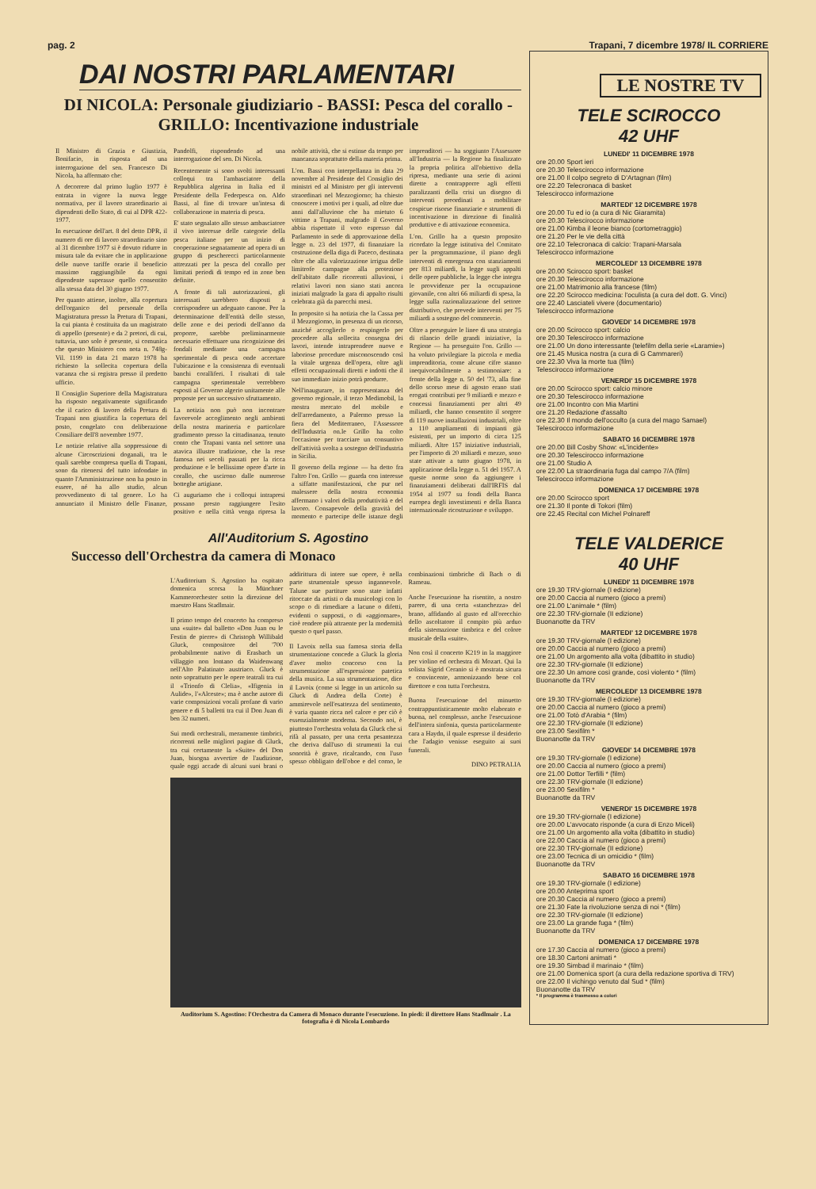pag. 2 Trapani, 7 dicembre 1978/ IL CORRIERE
DAI NOSTRI PARLAMENTARI
DI NICOLA: Personale giudiziario - BASSI: Pesca del corallo - GRILLO: Incentivazione industriale
Il Ministro di Grazia e Giustizia, Bonifacio, in risposta ad una interrogazione del sen. Francesco Di Nicola, ha affermato che:
A decorrere dal primo luglio 1977 è entrata in vigore la nuova legge normativa, per il lavoro straordinario ai dipendenti dello Stato, di cui al DPR 422-1977.
In esecuzione dell'art. 8 del detto DPR, il numero di ore di lavoro straordinario sino al 31 dicembre 1977 si è dovuto ridurre in misura tale da evitare che in applicazione delle nuove tariffe orarie il beneficio massimo raggiungibile da ogni dipendente superasse quello consentito alla stessa data del 30 giugno 1977.
Per quanto attiene, inoltre, alla copertura dell'organico del personale della Magistratura presso la Pretura di Trapani, la cui pianta è costituita da un magistrato di appello (presente) e da 2 pretori, di cui, tuttavia, uno solo è presente, si comunica che questo Ministero con nota n. 748g-Vil. 1199 in data 21 marzo 1978 ha richiesto la sollecita copertura della vacanza che si registra presso il predetto ufficio.
Il Consiglio Superiore della Magistratura ha risposto negativamente significando che il carico di lavoro della Pretura di Trapani non giustifica la copertura del posto, congelato con deliberazione Consiliare dell'8 novembre 1977.
Le notizie relative alla soppressione di alcune Circoscrizioni doganali, tra le quali sarebbe compresa quella di Trapani, sono da ritenersi del tutto infondate in quanto l'Amministrazione non ha posto in essere, né ha allo studio, alcun provvedimento di tal genere. Lo ha annunciato il Ministro delle Finanze, Pandolfi, rispondendo ad una interrogazione del sen. Di Nicola.
Recentemente si sono svolti interessanti colloqui tra l'ambasciatore della Repubblica algerina in Italia ed il Presidente della Federpesca on. Aldo Bassi, al fine di trovare un'intesa di collaborazione in materia di pesca.
E' stato segnalato allo stesso ambasciatore il vivo interesse delle categorie della pesca italiane per un inizio di cooperazione segnatamente ad opera di un gruppo di pescherecci particolarmente attrezzati per la pesca del corallo per limitati periodi di tempo ed in zone ben definite.
A fronte di tali autorizzazioni, gli interessati sarebbero disposti a corrispondere un adeguato canone. Per la determinazione dell'entità dello stesso, delle zone e dei periodi dell'anno da proporre, sarebbe preliminarmente necessario effettuare una ricognizione dei fondali mediante una campagna sperimentale di pesca onde accertare l'ubicazione e la consistenza di eventuali banchi coralliferi. I risultati di tale campagna sperimentale verrebbero esposti al Governo algerio unitamente alle proposte per un successivo sfruttamento.
La notizia non può non incontrare favorevole accoglimento negli ambienti della nostra marineria e particolare gradimento presso la cittadinanza, tenuto conto che Trapani vanta nel settore una atavica illustre tradizione, che la rese famosa nei secoli passati per la ricca produzione e le bellissime opere d'arte in corallo, che uscirono dalle numerose botteghe artigiane.
Ci auguriamo che i colloqui intrapresi possano presto raggiungere l'esito positivo e nella città venga ripresa la nobile attività, che si estinse da tempo per mancanza soprattutto della materia prima.
L'on. Bassi con interpellanza in data 29 novembre al Presidente del Consiglio dei ministri ed al Ministro per gli interventi straordinari nel Mezzogiorno; ha chiesto conoscere i motivi per i quali, ad oltre due anni dall'alluvione che ha mietuto 6 vittime a Trapani, malgrado il Governo abbia rispettato il voto espresso dal Parlamento in sede di approvazione della legge n. 23 del 1977, di finanziare la costruzione della diga di Paceco, destinata oltre che alla valorizzazione irrigua delle limitrofe campagne alla protezione dell'abitato dalle ricorrenti alluvioni, i relativi lavori non siano stati ancora iniziati malgrado la gara di appalto risulti celebrata già da parecchi mesi.
In proposito si ha notizia che la Cassa per il Mezzogiorno, in presenza di un ricorso, anziché accoglierlo o respingerlo per procedere alla sollecita consegna dei lavori, intende intraprendere nuove e laboriose procedure misconoscendo così la vitale urgenza dell'opera, oltre agli effetti occupazionali diretti e indotti che il suo immediato inizio potrà produrre.
Nell'inaugurare, in rappresentanza del governo regionale, il terzo Medimobil, la mostra mercato del mobile e dell'arredamento, a Palermo presso la fiera del Mediterraneo, l'Assessore dell'Industria on.le Grillo ha colto l'occasione per tracciare un consuntivo dell'attività svolta a sostegno dell'industria in Sicilia.
Il governo della regione — ha detto fra l'altro l'on. Grillo — guarda con interesse a siffatte manifestazioni, che pur nel malessere della nostra economia affermano i valori della produttività e del lavoro. Consapevole della gravità del momento e partecipe delle istanze degli imprenditori — ha soggiunto l'Assessore all'Industria — la Regione ha finalizzato la propria politica all'obiettivo della ripresa, mediante una serie di azioni dirette a contrapporre agli effetti paralizzanti della crisi un disegno di interventi preordinati a mobilitare cospicue risorse finanziarie e strumenti di incentivazione in direzione di finalità produttive e di attivazione economica.
L'on. Grillo ha a questo proposito ricordato la legge istitutiva del Comitato per la programmazione, il piano degli interventi di emergenza con stanziamenti per 813 miliardi, la legge sugli appalti delle opere pubbliche, la legge che integra le provvidenze per la occupazione giovanile, con altri 66 miliardi di spesa, la legge sulla razionalizzazione del settore distributivo, che prevede interventi per 75 miliardi a sostegno del commercio.
Oltre a perseguire le linee di una strategia di rilancio delle grandi iniziative, la Regione — ha proseguito l'on. Grillo — ha voluto privilegiare la piccola e media imprenditoria, come alcune cifre stanno inequivocabilmente a testimoniare: a fronte della legge n. 50 del '73, alla fine dello scorso mese di agosto erano stati erogati contributi per 9 miliardi e mezzo e concessi finanziamenti per altri 49 miliardi, che hanno consentito il sorgere di 119 nuove installazioni industriali, oltre a 110 ampliamenti di impianti già esistenti, per un importo di circa 125 miliardi. Altre 157 iniziative industriali, per l'importo di 20 miliardi e mezzo, sono state attivate a tutto giugno 1978, in applicazione della legge n. 51 del 1957. A queste norme sono da aggiungere i finanziamenti deliberati dall'IRFIS dal 1954 al 1977 su fondi della Banca europea degli investimenti e della Banca internazionale ricostruzione e sviluppo.
All'Auditorium S. Agostino
Successo dell'Orchestra da camera di Monaco
L'Auditorium S. Agostino ha ospitato domenica scorsa la Münchner Kammerorchester sotto la direzione del maestro Hans Stadlmair.
Il primo tempo del concerto ha compreso una «suite» dal balletto «Don Juan ou le Festin de pierre» di Christoph Willibald Gluck, compositore del '700 probabilmente nativo di Erasbach un villaggio non lontano da Waidenwang nell'Alto Palatinato austriaco. Gluck è noto soprattutto per le opere teatrali tra cui il «Trionfo di Clelia», «Ifigenia in Aulide», l'«Alceste»; ma è anche autore di varie composizioni vocali profane di vario genere e di 5 balletti tra cui il Don Juan di ben 32 numeri.
Sui modi orchestrali, meramente timbrici, ricorrenti nelle migliori pagine di Gluck, tra cui certamente la «Suite» del Don Juan, bisogna avvertire de l'audizione, quale oggi accade di alcuni suoi brani o addirittura di intere sue opere, è nella parte strumentale spesso ingannevole. Talune sue partiture sono state infatti ritoccate da artisti o da musicologi con lo scopo o di rimediare a lacune o difetti, evidenti o supposti, o di «aggiornare», cioè rendere più attraente per la modernità questo o quel passo.
Il Lavoix nella sua famosa storia della strumentazione concede a Gluck la gloria d'aver molto concorso con la strumentazione all'espressione patetica della musica. La sua strumentazione, dice il Lavoix (come si legge in un articolo su Gluck di Andrea della Corte) è ammirevole nell'esattezza del sentimento, è varia quanto ricca nel calore e per ciò è essenzialmente moderna. Secondo noi, è piuttosto l'orchestra voluta da Gluck che si rifà al passato, per una certa pesantezza che deriva dall'uso di strumenti la cui sonorità è grave, ricalcando, con l'uso spesso obbligato dell'oboe e del corno, le combinazioni timbriche di Bach o di Rameau.
Anche l'esecuzione ha risentito, a nostro parere, di una certa «stanchezza» del brano, affidando al gusto ed all'orecchio dello ascoltatore il compito più arduo della sistemazione timbrica e del colore musicale della «suite».
Non così il concerto K219 in la maggiore per violino ed orchestra di Mozart. Qui la solista Sigrid Ceranio si è mostrata sicura e convincente, armonizzando bene col direttore e con tutta l'orchestra.
Buona l'esecuzione del minuetto contrappuntisticamente molto elaborato e buona, nel complesso, anche l'esecuzione dell'intera sinfonia, questa particolarmente cara a Haydn, il quale espresse il desiderio che l'adagio venisse eseguito ai suoi funerali.
DINO PETRALIA
Auditorium S. Agostino: l'Orchestra da Camera di Monaco durante l'esecuzione. In piedi: il direttore Hans Stadlmair . La fotografia è di Nicola Lombardo
LE NOSTRE TV
TELE SCIROCCO
42 UHF
LUNEDI' 11 DICEMBRE 1978
ore 20.00 Sport ieri
ore 20.30 Telescirocco informazione
ore 21.00 Il colpo segreto di D'Artagnan (film)
ore 22.20 Telecronaca di basket
Telescirocco informazione
MARTEDI' 12 DICEMBRE 1978
ore 20.00 Tu ed io (a cura di Nic Giaramita)
ore 20.30 Telescirocco informazione
ore 21.00 Kimba il leone bianco (cortometraggio)
ore 21.20 Per le vie della città
ore 22.10 Telecronaca di calcio: Trapani-Marsala
Telescirocco informazione
MERCOLEDI' 13 DICEMBRE 1978
ore 20.00 Scirocco sport: basket
ore 20.30 Telescirocco informazione
ore 21.00 Matrimonio alla francese (film)
ore 22.20 Scirocco medicina: l'oculista (a cura del dott. G. Vinci)
ore 22.40 Lasciateli vivere (documentario)
Telescirocco informazione
GIOVEDI' 14 DICEMBRE 1978
ore 20.00 Scirocco sport: calcio
ore 20.30 Telescirocco informazione
ore 21.00 Un dono interessante (telefilm della serie «Laramie»)
ore 21.45 Musica nostra (a cura di G Cammareri)
ore 22.30 Viva la morte tua (film)
Telescirocco informazione
VENERDI' 15 DICEMBRE 1978
ore 20.00 Scirocco sport: calcio minore
ore 20.30 Telescirocco informazione
ore 21.00 Incontro con Mia Martini
ore 21.20 Redazione d'assalto
ore 22.30 Il mondo dell'occulto (a cura del mago Samael)
Telescirocco informazione
SABATO 16 DICEMBRE 1978
ore 20.00 Bill Cosby Show: «L'incidente»
ore 20.30 Telescirocco informazione
ore 21.00 Studio A
ore 22.00 La straordinaria fuga dal campo 7/A (film)
Telescirocco informazione
DOMENICA 17 DICEMBRE 1978
ore 20.00 Scirocco sport
ore 21.30 Il ponte di Tokori (film)
ore 22.45 Recital con Michel Polnareff
TELE VALDERICE
40 UHF
LUNEDI' 11 DICEMBRE 1978
ore 19.30 TRV-giornale (I edizione)
ore 20.00 Caccia al numero (gioco a premi)
ore 21.00 L'animale * (film)
ore 22.30 TRV-giornale (II edizione)
Buonanotte da TRV
MARTEDI' 12 DICEMBRE 1978
ore 19.30 TRV-giornale (I edizione)
ore 20.00 Caccia al numero (gioco a premi)
ore 21.00 Un argomento alla volta (dibattito in studio)
ore 22.30 TRV-giornale (II edizione)
ore 22.30 Un amore così grande, così violento * (film)
Buonanotte da TRV
MERCOLEDI' 13 DICEMBRE 1978
ore 19.30 TRV-giornale (I edizione)
ore 20.00 Caccia al numero (gioco a premi)
ore 21.00 Totò d'Arabia * (film)
ore 22.30 TRV-giornale (II edizione)
ore 23.00 Sexifilm *
Buonanotte da TRV
GIOVEDI' 14 DICEMBRE 1978
ore 19.30 TRV-giornale (I edizione)
ore 20.00 Caccia al numero (gioco a premi)
ore 21.00 Dottor Terfilli * (film)
ore 22.30 TRV-giornale (II edizione)
ore 23.00 Sexifilm *
Buonanotte da TRV
VENERDI' 15 DICEMBRE 1978
ore 19.30 TRV-giornale (I edizione)
ore 20.00 L'avvocato risponde (a cura di Enzo Miceli)
ore 21.00 Un argomento alla volta (dibattito in studio)
ore 22.00 Caccia al numero (gioco a premi)
ore 22.30 TRV-giornale (II edizione)
ore 23.00 Tecnica di un omicidio * (film)
Buonanotte da TRV
SABATO 16 DICEMBRE 1978
ore 19.30 TRV-giornale (I edizione)
ore 20.00 Anteprima sport
ore 20.30 Caccia al numero (gioco a premi)
ore 21.30 Fate la rivoluzione senza di noi * (film)
ore 22.30 TRV-giornale (II edizione)
ore 23.00 La grande fuga * (film)
Buonanotte da TRV
DOMENICA 17 DICEMBRE 1978
ore 17.30 Caccia al numero (gioco a premi)
ore 18.30 Cartoni animati *
ore 19.30 Simbad il marinaio * (film)
ore 21.00 Domenica sport (a cura della redazione sportiva di TRV)
ore 22.00 Il vichingo venuto dal Sud * (film)
Buonanotte da TRV
* Il programma è trasmesso a colori